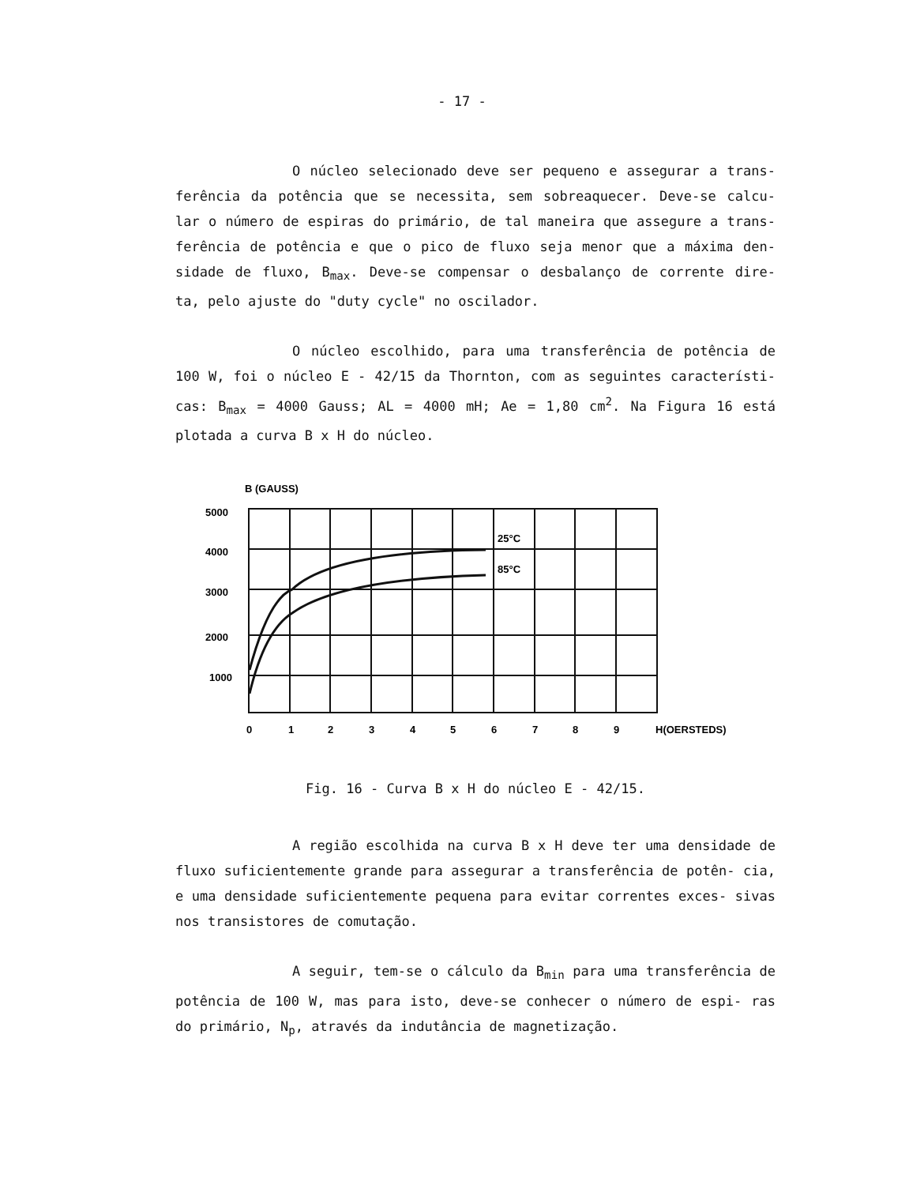- 17 -
O núcleo selecionado deve ser pequeno e assegurar a trans- ferência da potência que se necessita, sem sobreaquecer. Deve-se calcu- lar o número de espiras do primário, de tal maneira que assegure a trans- ferência de potência e que o pico de fluxo seja menor que a máxima den- sidade de fluxo, B<sub>max</sub>. Deve-se compensar o desbalanço de corrente dire- ta, pelo ajuste do "duty cycle" no oscilador.
O núcleo escolhido, para uma transferência de potência de 100 W, foi o núcleo E - 42/15 da Thornton, com as seguintes característi- cas: B<sub>max</sub> = 4000 Gauss; AL = 4000 mH; Ae = 1,80 cm<sup>2</sup>. Na Figura 16 está plotada a curva B x H do núcleo.
B (GAUSS)
5000
4000
3000
2000
1000
25°C
85°C
0
1
2
3
4
5
6
7
8
9
H(OERSTEDS)
Fig. 16 - Curva B x H do núcleo E - 42/15.
A região escolhida na curva B x H deve ter uma densidade de fluxo suficientemente grande para assegurar a transferência de potên- cia, e uma densidade suficientemente pequena para evitar correntes exces- sivas nos transistores de comutação.
A seguir, tem-se o cálculo da B<sub>min</sub> para uma transferência de potência de 100 W, mas para isto, deve-se conhecer o número de espi- ras do primário, N<sub>p</sub>, através da indutância de magnetização.